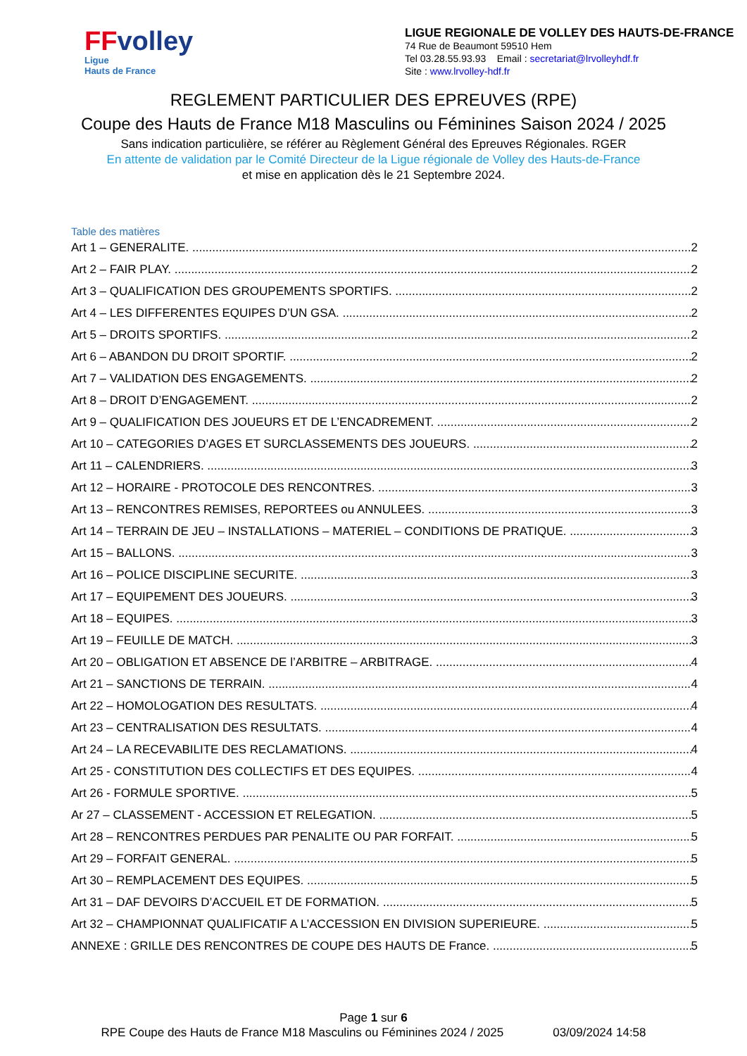FFvolley
Ligue
Hauts de France
LIGUE REGIONALE DE VOLLEY DES HAUTS-DE-FRANCE
74 Rue de Beaumont 59510 Hem
Tel 03.28.55.93.93 Email : secretariat@lrvolleyhdf.fr
Site : www.lrvolley-hdf.fr
REGLEMENT PARTICULIER DES EPREUVES (RPE)
Coupe des Hauts de France M18 Masculins ou Féminines Saison 2024 / 2025
Sans indication particulière, se référer au Règlement Général des Epreuves Régionales. RGER
En attente de validation par le Comité Directeur de la Ligue régionale de Volley des Hauts-de-France
et mise en application dès le 21 Septembre 2024.
Table des matières
Art 1 – GENERALITE. 2
Art 2 – FAIR PLAY. 2
Art 3 – QUALIFICATION DES GROUPEMENTS SPORTIFS. 2
Art 4 – LES DIFFERENTES EQUIPES D’UN GSA. 2
Art 5 – DROITS SPORTIFS. 2
Art 6 – ABANDON DU DROIT SPORTIF. 2
Art 7 – VALIDATION DES ENGAGEMENTS. 2
Art 8 – DROIT D’ENGAGEMENT. 2
Art 9 – QUALIFICATION DES JOUEURS ET DE L’ENCADREMENT. 2
Art 10 – CATEGORIES D’AGES ET SURCLASSEMENTS DES JOUEURS. 2
Art 11 – CALENDRIERS. 3
Art 12 – HORAIRE - PROTOCOLE DES RENCONTRES. 3
Art 13 – RENCONTRES REMISES, REPORTEES ou ANNULEES. 3
Art 14 – TERRAIN DE JEU – INSTALLATIONS – MATERIEL – CONDITIONS DE PRATIQUE. 3
Art 15 – BALLONS. 3
Art 16 – POLICE DISCIPLINE SECURITE. 3
Art 17 – EQUIPEMENT DES JOUEURS. 3
Art 18 – EQUIPES. 3
Art 19 – FEUILLE DE MATCH. 3
Art 20 – OBLIGATION ET ABSENCE DE l’ARBITRE – ARBITRAGE. 4
Art 21 – SANCTIONS DE TERRAIN. 4
Art 22 – HOMOLOGATION DES RESULTATS. 4
Art 23 – CENTRALISATION DES RESULTATS. 4
Art 24 – LA RECEVABILITE DES RECLAMATIONS. 4
Art 25 - CONSTITUTION DES COLLECTIFS ET DES EQUIPES. 4
Art 26 - FORMULE SPORTIVE. 5
Ar 27 – CLASSEMENT - ACCESSION ET RELEGATION. 5
Art 28 – RENCONTRES PERDUES PAR PENALITE OU PAR FORFAIT. 5
Art 29 – FORFAIT GENERAL. 5
Art 30 – REMPLACEMENT DES EQUIPES. 5
Art 31 – DAF DEVOIRS D’ACCUEIL ET DE FORMATION. 5
Art 32 – CHAMPIONNAT QUALIFICATIF A L’ACCESSION EN DIVISION SUPERIEURE. 5
ANNEXE : GRILLE DES RENCONTRES DE COUPE DES HAUTS DE France. 5
Page 1 sur 6
RPE Coupe des Hauts de France M18 Masculins ou Féminines 2024 / 2025 03/09/2024 14:58